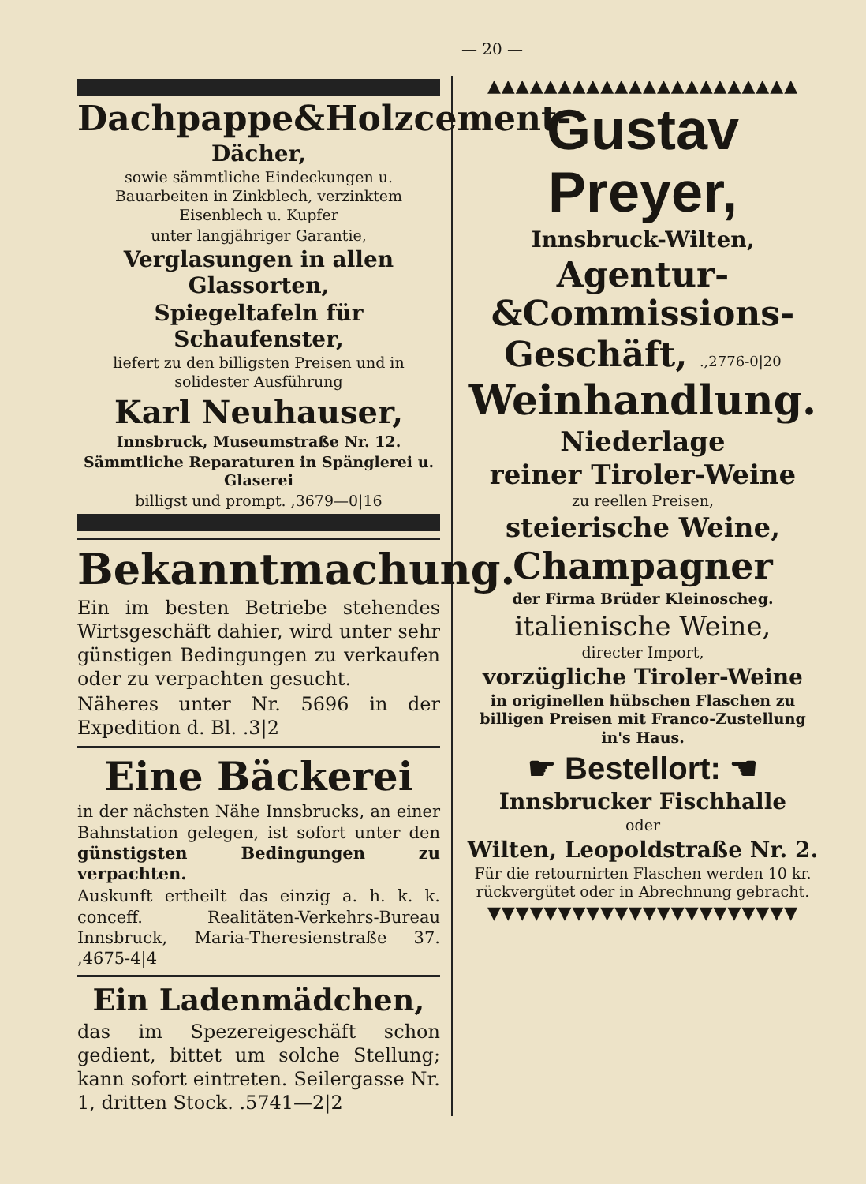— 20 —
Dachpappe&Holzcement-
Dächer,
sowie sämmtliche Eindeckungen u. Bauarbeiten in Zinkblech, verzinktem Eisenblech u. Kupfer
unter langjähriger Garantie,
Verglasungen in allen Glassorten,
Spiegeltafeln für Schaufenster,
liefert zu den billigsten Preisen und in solidester Ausführung
Karl Neuhauser,
Innsbruck, Museumstraße Nr. 12.
Sämmtliche Reparaturen in Spänglerei u. Glaserei
billigst und prompt. ,3679—0|16
Bekanntmachung.
Ein im besten Betriebe stehendes Wirtsgeschäft dahier, wird unter sehr günstigen Bedingungen zu verkaufen oder zu verpachten gesucht.
Näheres unter Nr. 5696 in der Expedition d. Bl. .3|2
Eine Bäckerei
in der nächsten Nähe Innsbrucks, an einer Bahnstation gelegen, ist sofort unter den günstigsten Bedingungen zu verpachten.
Auskunft ertheilt das einzig a. h. k. k. conceff. Realitäten-Verkehrs-Bureau Innsbruck, Maria-Theresienstraße 37. ,4675-4|4
Ein Ladenmädchen,
das im Spezereigeschäft schon gedient, bittet um solche Stellung; kann sofort eintreten. Seilergasse Nr. 1, dritten Stock. .5741—2|2
▲▲▲▲▲▲▲▲▲▲▲▲▲▲▲▲▲▲▲▲▲▲
Gustav Preyer,
Innsbruck-Wilten,
Agentur-&Commissions-
Geschäft, .,2776-0|20
Weinhandlung.
Niederlage
reiner Tiroler-Weine
zu reellen Preisen,
steierische Weine,
Champagner
der Firma Brüder Kleinoscheg.
italienische Weine,
directer Import,
vorzügliche Tiroler-Weine
in originellen hübschen Flaschen zu billigen Preisen mit Franco-Zustellung in's Haus.
☛ Bestellort: ☚
Innsbrucker Fischhalle
oder
Wilten, Leopoldstraße Nr. 2.
Für die retournirten Flaschen werden 10 kr. rückvergütet oder in Abrechnung gebracht.
▼▼▼▼▼▼▼▼▼▼▼▼▼▼▼▼▼▼▼▼▼▼